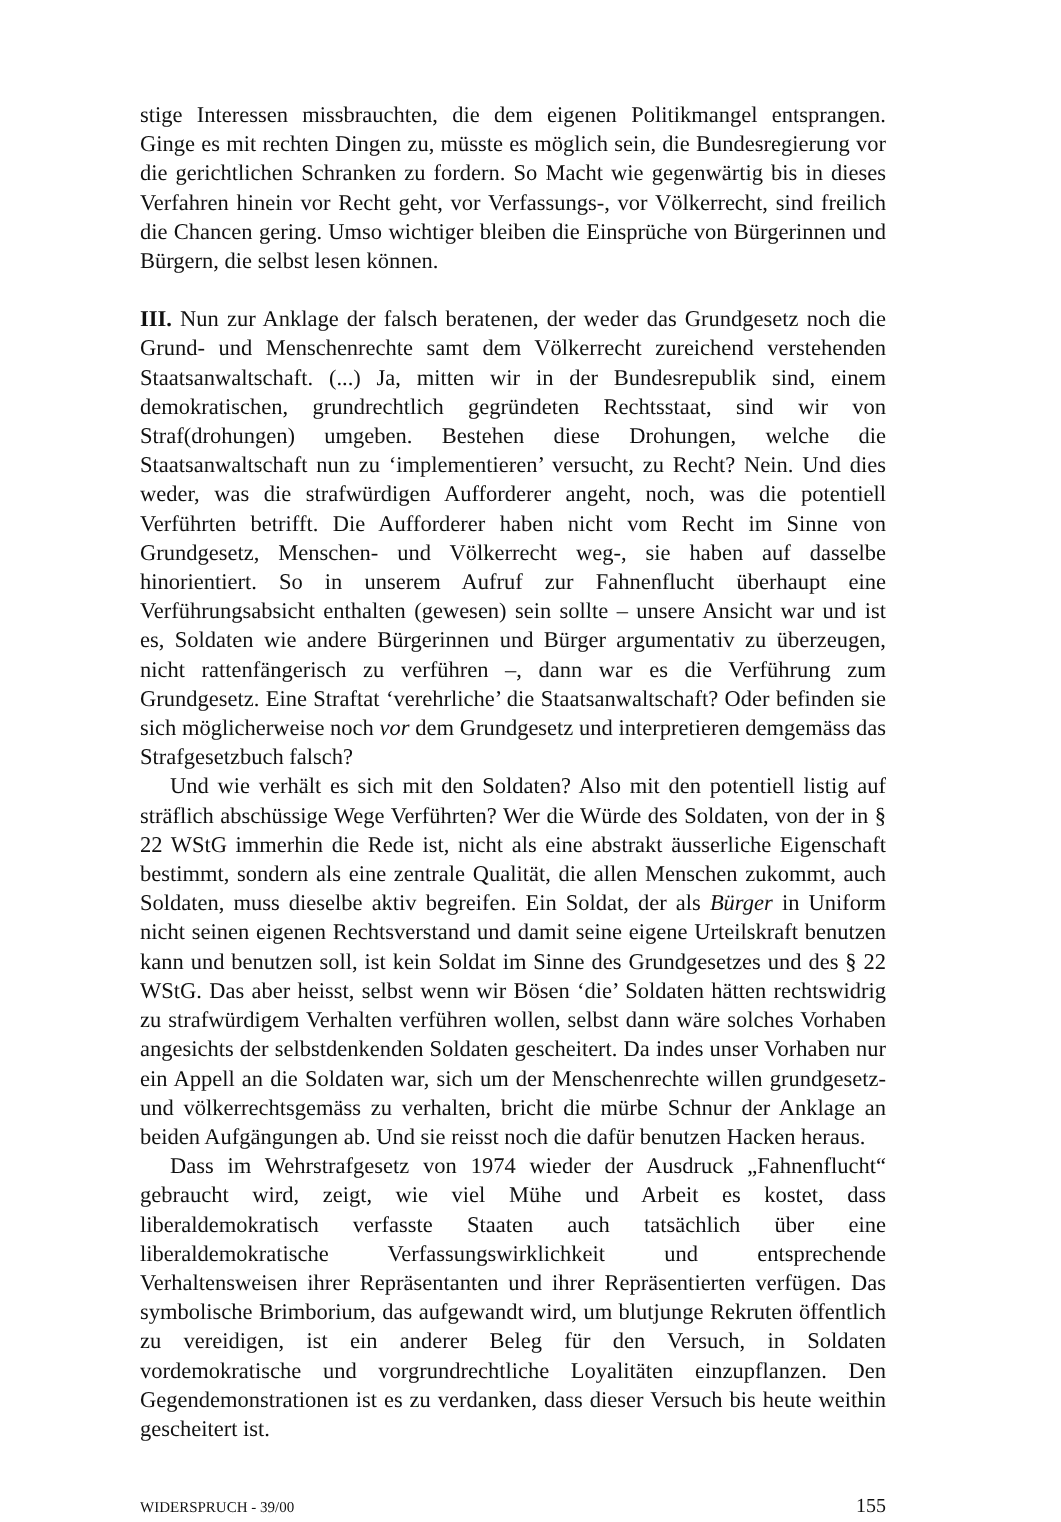stige Interessen missbrauchten, die dem eigenen Politikmangel entsprangen. Ginge es mit rechten Dingen zu, müsste es möglich sein, die Bundesregierung vor die gerichtlichen Schranken zu fordern. So Macht wie gegenwärtig bis in dieses Verfahren hinein vor Recht geht, vor Verfassungs-, vor Völkerrecht, sind freilich die Chancen gering. Umso wichtiger bleiben die Einsprüche von Bürgerinnen und Bürgern, die selbst lesen können.
III. Nun zur Anklage der falsch beratenen, der weder das Grundgesetz noch die Grund- und Menschenrechte samt dem Völkerrecht zureichend verstehenden Staatsanwaltschaft. (...) Ja, mitten wir in der Bundesrepublik sind, einem demokratischen, grundrechtlich gegründeten Rechtsstaat, sind wir von Straf(drohungen) umgeben. Bestehen diese Drohungen, welche die Staatsanwaltschaft nun zu ‘implementieren’ versucht, zu Recht? Nein. Und dies weder, was die strafwürdigen Aufforderer angeht, noch, was die potentiell Verführten betrifft. Die Aufforderer haben nicht vom Recht im Sinne von Grundgesetz, Menschen- und Völkerrecht weg-, sie haben auf dasselbe hinorientiert. So in unserem Aufruf zur Fahnenflucht überhaupt eine Verführungsabsicht enthalten (gewesen) sein sollte – unsere Ansicht war und ist es, Soldaten wie andere Bürgerinnen und Bürger argumentativ zu überzeugen, nicht rattenfängerisch zu verführen –, dann war es die Verführung zum Grundgesetz. Eine Straftat ‘verehrliche’ die Staatsanwaltschaft? Oder befinden sie sich möglicherweise noch vor dem Grundgesetz und interpretieren demgemäss das Strafgesetzbuch falsch?
Und wie verhält es sich mit den Soldaten? Also mit den potentiell listig auf sträflich abschüssige Wege Verführten? Wer die Würde des Soldaten, von der in § 22 WStG immerhin die Rede ist, nicht als eine abstrakt äusserliche Eigenschaft bestimmt, sondern als eine zentrale Qualität, die allen Menschen zukommt, auch Soldaten, muss dieselbe aktiv begreifen. Ein Soldat, der als Bürger in Uniform nicht seinen eigenen Rechtsverstand und damit seine eigene Urteilskraft benutzen kann und benutzen soll, ist kein Soldat im Sinne des Grundgesetzes und des § 22 WStG. Das aber heisst, selbst wenn wir Bösen ‘die’ Soldaten hätten rechtswidrig zu strafwürdigem Verhalten verführen wollen, selbst dann wäre solches Vorhaben angesichts der selbstdenkenden Soldaten gescheitert. Da indes unser Vorhaben nur ein Appell an die Soldaten war, sich um der Menschenrechte willen grundgesetz- und völkerrechtsgemäss zu verhalten, bricht die mürbe Schnur der Anklage an beiden Aufgängungen ab. Und sie reisst noch die dafür benutzen Hacken heraus.
Dass im Wehrstrafgesetz von 1974 wieder der Ausdruck „Fahnenflucht“ gebraucht wird, zeigt, wie viel Mühe und Arbeit es kostet, dass liberaldemokratisch verfasste Staaten auch tatsächlich über eine liberaldemokratische Verfassungswirklichkeit und entsprechende Verhaltensweisen ihrer Repräsentanten und ihrer Repräsentierten verfügen. Das symbolische Brimborium, das aufgewandt wird, um blutjunge Rekruten öffentlich zu vereidigen, ist ein anderer Beleg für den Versuch, in Soldaten vordemokratische und vorgrundrechtliche Loyalitäten einzupflanzen. Den Gegendemonstrationen ist es zu verdanken, dass dieser Versuch bis heute weithin gescheitert ist.
WIDERSPRUCH - 39/00 155